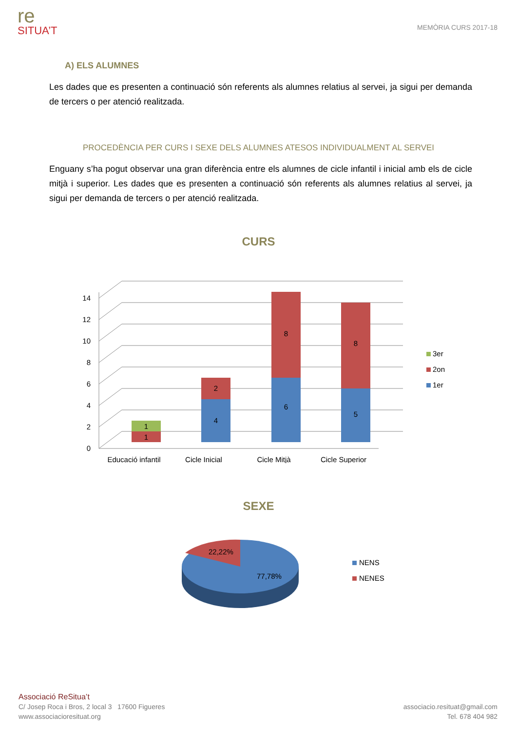re
SITUA’T
MEMÒRIA CURS 2017-18
A) ELS ALUMNES
Les dades que es presenten a continuació són referents als alumnes relatius al servei, ja sigui per demanda de tercers o per atenció realitzada.
PROCEDÈNCIA PER CURS I SEXE DELS ALUMNES ATESOS INDIVIDUALMENT AL SERVEI
Enguany s’ha pogut observar una gran diferència entre els alumnes de cicle infantil i inicial amb els de cicle mitjà i superior. Les dades que es presenten a continuació són referents als alumnes relatius al servei, ja sigui per demanda de tercers o per atenció realitzada.
CURS
0
2
4
6
8
10
12
14
1
1
4
2
6
8
5
8
Educació infantil
Cicle Inicial
Cicle Mitjà
Cicle Superior
3er
2on
1er
SEXE
22,22%
77,78%
NENS
NENES
Associació ReSitua’t
C/ Josep Roca i Bros, 2 local 3 17600 Figueres
www.associacioresituat.org
associacio.resituat@gmail.com
Tel. 678 404 982